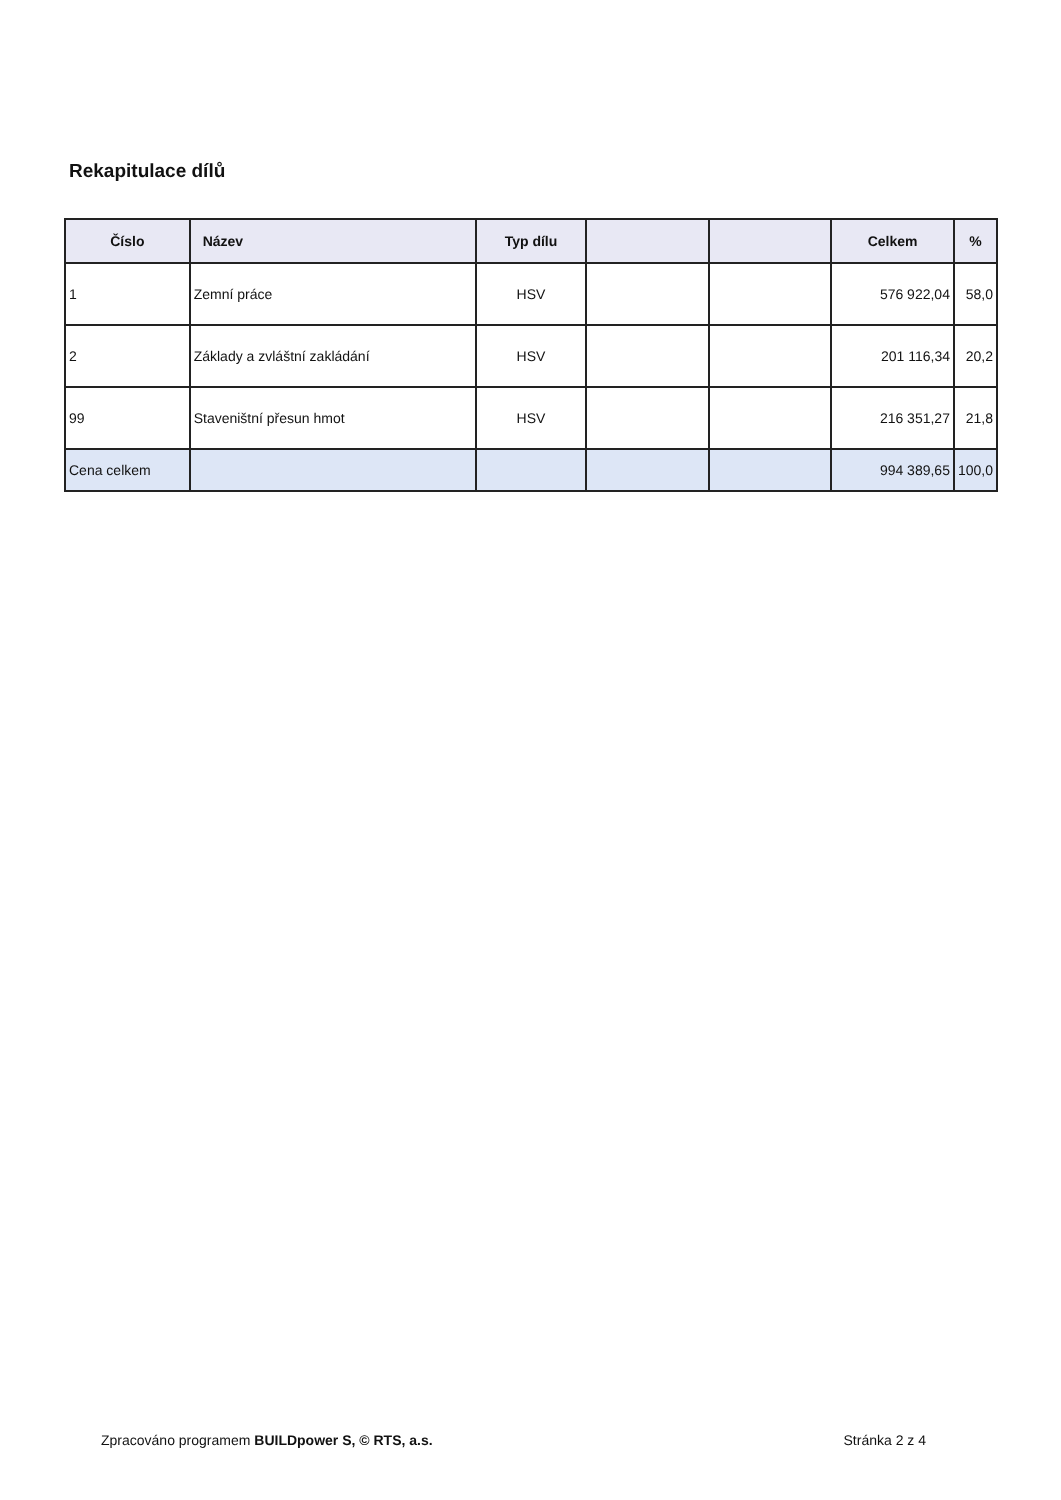Rekapitulace dílů
| Číslo | Název | Typ dílu | | | Celkem | % |
| --- | --- | --- | --- | --- | --- | --- |
| 1 | Zemní práce | HSV | | | 576 922,04 | 58,0 |
| 2 | Základy a zvláštní zakládání | HSV | | | 201 116,34 | 20,2 |
| 99 | Staveništní přesun hmot | HSV | | | 216 351,27 | 21,8 |
| Cena celkem | | | | | 994 389,65 | 100,0 |
Zpracováno programem BUILDpower S, © RTS, a.s. Stránka 2 z 4